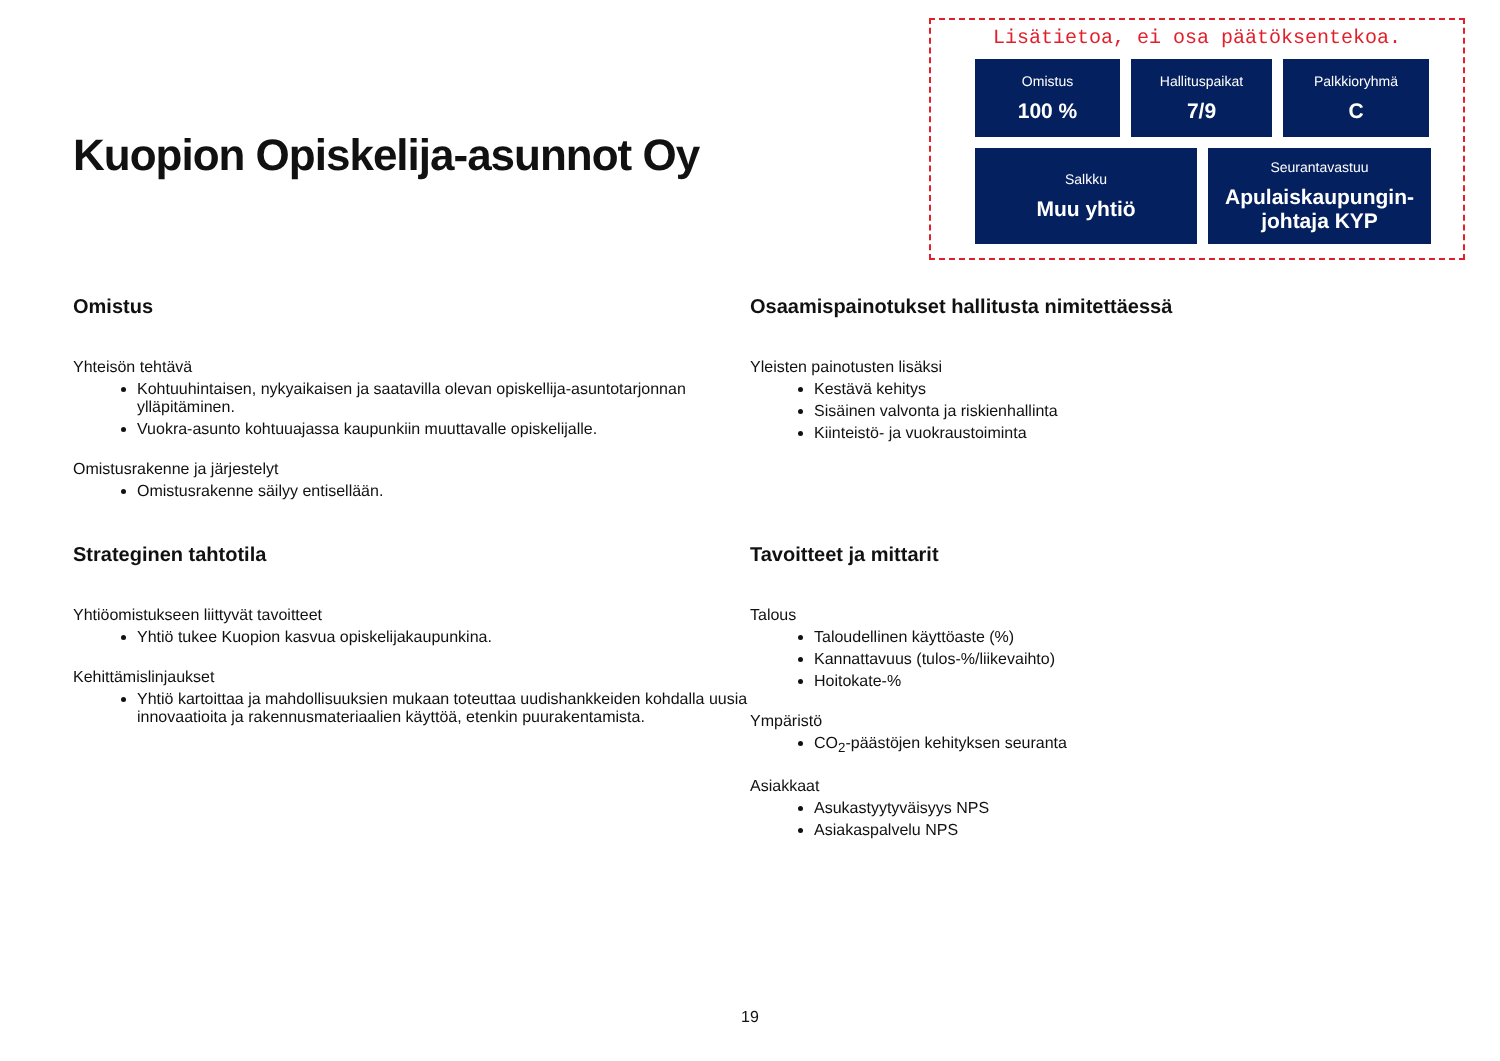Kuopion Opiskelija-asunnot Oy
Lisätietoa, ei osa päätöksentekoa.
Omistus
100 %
Hallituspaikat
7/9
Palkkioryhmä
C
Salkku
Muu yhtiö
Seurantavastuu
Apulaiskaupungin-
johtaja KYP
Omistus
Yhteisön tehtävä
Kohtuuhintaisen, nykyaikaisen ja saatavilla olevan opiskellija-asuntotarjonnan ylläpitäminen.
Vuokra-asunto kohtuuajassa kaupunkiin muuttavalle opiskelijalle.
Omistusrakenne ja järjestelyt
Omistusrakenne säilyy entisellään.
Strateginen tahtotila
Yhtiöomistukseen liittyvät tavoitteet
Yhtiö tukee Kuopion kasvua opiskelijakaupunkina.
Kehittämislinjaukset
Yhtiö kartoittaa ja mahdollisuuksien mukaan toteuttaa uudishankkeiden kohdalla uusia innovaatioita ja rakennusmateriaalien käyttöä, etenkin puurakentamista.
Osaamispainotukset hallitusta nimitettäessä
Yleisten painotusten lisäksi
Kestävä kehitys
Sisäinen valvonta ja riskienhallinta
Kiinteistö- ja vuokraustoiminta
Tavoitteet ja mittarit
Talous
Taloudellinen käyttöaste (%)
Kannattavuus (tulos-%/liikevaihto)
Hoitokate-%
Ympäristö
CO<sub>2</sub>-päästöjen kehityksen seuranta
Asiakkaat
Asukastyytyväisyys NPS
Asiakaspalvelu NPS
19